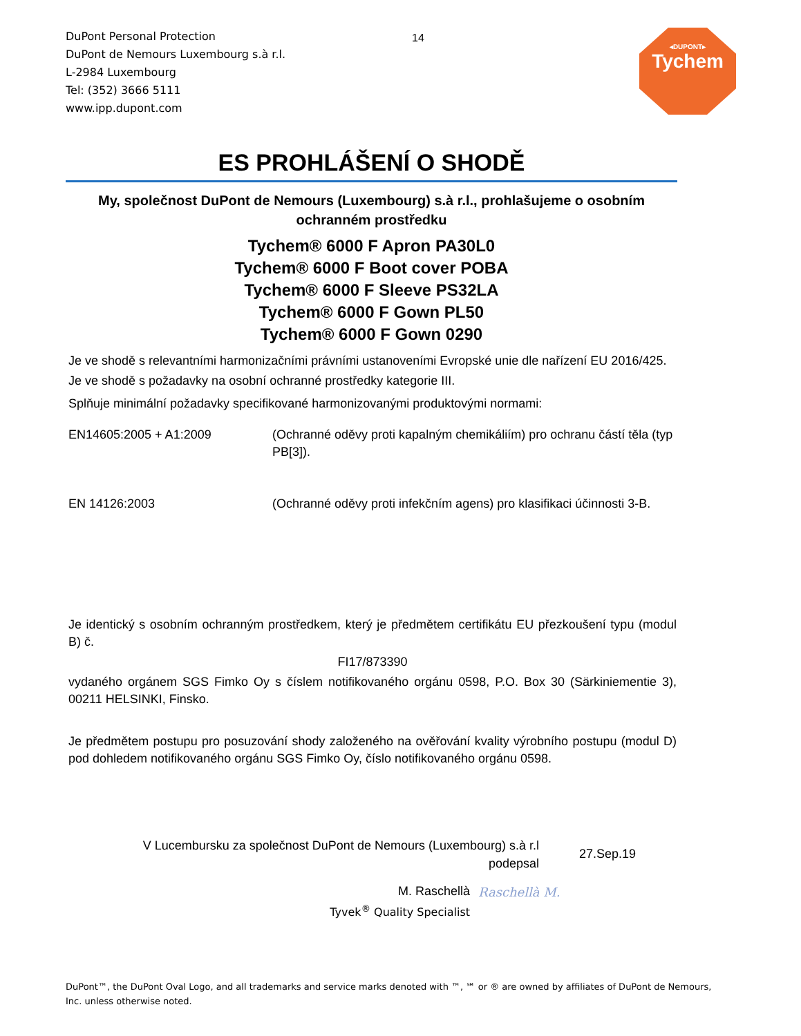DuPont Personal Protection
DuPont de Nemours Luxembourg s.à r.l.
L-2984 Luxembourg
Tel: (352) 3666 5111
www.ipp.dupont.com
14
◂DUPONT▸
Tychem
ES PROHLÁŠENÍ O SHODĚ
My, společnost DuPont de Nemours (Luxembourg) s.à r.l., prohlašujeme o osobním ochranném prostředku
Tychem® 6000 F Apron PA30L0
Tychem® 6000 F Boot cover POBA
Tychem® 6000 F Sleeve PS32LA
Tychem® 6000 F Gown PL50
Tychem® 6000 F Gown 0290
Je ve shodě s relevantními harmonizačními právními ustanoveními Evropské unie dle nařízení EU 2016/425.
Je ve shodě s požadavky na osobní ochranné prostředky kategorie III.
Splňuje minimální požadavky specifikované harmonizovanými produktovými normami:
EN14605:2005 + A1:2009 (Ochranné oděvy proti kapalným chemikáliím) pro ochranu částí těla (typ PB[3]).
EN 14126:2003 (Ochranné oděvy proti infekčním agens) pro klasifikaci účinnosti 3-B.
Je identický s osobním ochranným prostředkem, který je předmětem certifikátu EU přezkoušení typu (modul B) č.
FI17/873390
vydaného orgánem SGS Fimko Oy s číslem notifikovaného orgánu 0598, P.O. Box 30 (Särkiniementie 3), 00211 HELSINKI, Finsko.
Je předmětem postupu pro posuzování shody založeného na ověřování kvality výrobního postupu (modul D) pod dohledem notifikovaného orgánu SGS Fimko Oy, číslo notifikovaného orgánu 0598.
V Lucembursku za společnost DuPont de Nemours (Luxembourg) s.à r.l
podepsal
27.Sep.19
M. Raschellà
Tyvek<sup>®</sup> Quality Specialist Raschellà M.
DuPont™, the DuPont Oval Logo, and all trademarks and service marks denoted with ™, ℠ or ® are owned by affiliates of DuPont de Nemours, Inc. unless otherwise noted.